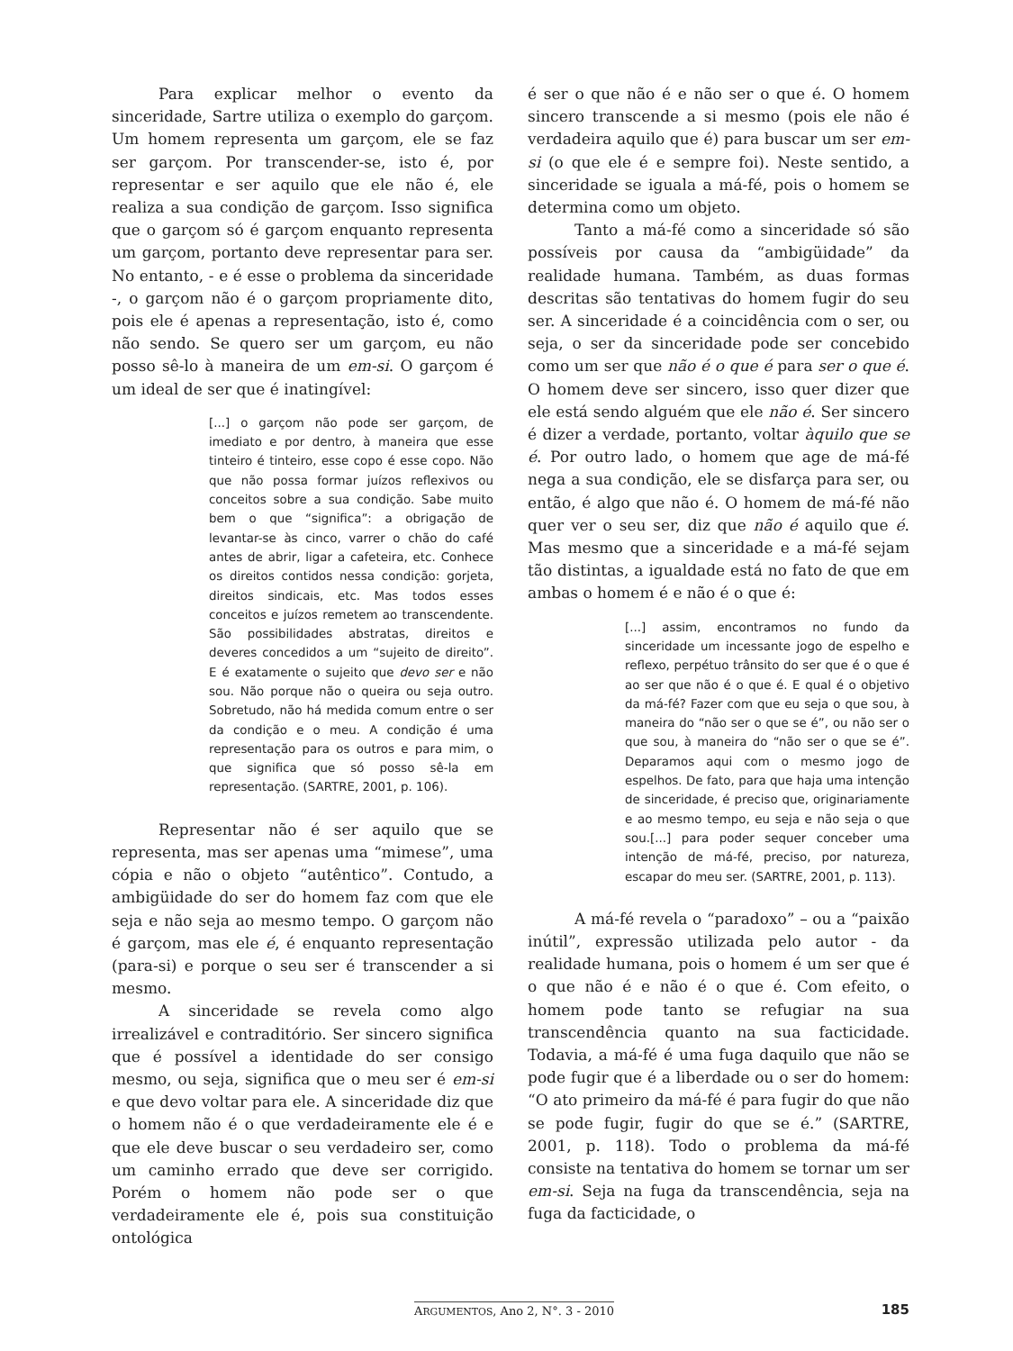Para explicar melhor o evento da sinceridade, Sartre utiliza o exemplo do garçom. Um homem representa um garçom, ele se faz ser garçom. Por transcender-se, isto é, por representar e ser aquilo que ele não é, ele realiza a sua condição de garçom. Isso significa que o garçom só é garçom enquanto representa um garçom, portanto deve representar para ser. No entanto, - e é esse o problema da sinceridade -, o garçom não é o garçom propriamente dito, pois ele é apenas a representação, isto é, como não sendo. Se quero ser um garçom, eu não posso sê-lo à maneira de um em-si. O garçom é um ideal de ser que é inatingível:
[...] o garçom não pode ser garçom, de imediato e por dentro, à maneira que esse tinteiro é tinteiro, esse copo é esse copo. Não que não possa formar juízos reflexivos ou conceitos sobre a sua condição. Sabe muito bem o que “significa”: a obrigação de levantar-se às cinco, varrer o chão do café antes de abrir, ligar a cafeteira, etc. Conhece os direitos contidos nessa condição: gorjeta, direitos sindicais, etc. Mas todos esses conceitos e juízos remetem ao transcendente. São possibilidades abstratas, direitos e deveres concedidos a um “sujeito de direito”. E é exatamente o sujeito que devo ser e não sou. Não porque não o queira ou seja outro. Sobretudo, não há medida comum entre o ser da condição e o meu. A condição é uma representação para os outros e para mim, o que significa que só posso sê-la em representação. (SARTRE, 2001, p. 106).
Representar não é ser aquilo que se representa, mas ser apenas uma “mimese”, uma cópia e não o objeto “autêntico”. Contudo, a ambigüidade do ser do homem faz com que ele seja e não seja ao mesmo tempo. O garçom não é garçom, mas ele é, é enquanto representação (para-si) e porque o seu ser é transcender a si mesmo.
A sinceridade se revela como algo irrealizável e contraditório. Ser sincero significa que é possível a identidade do ser consigo mesmo, ou seja, significa que o meu ser é em-si e que devo voltar para ele. A sinceridade diz que o homem não é o que verdadeiramente ele é e que ele deve buscar o seu verdadeiro ser, como um caminho errado que deve ser corrigido. Porém o homem não pode ser o que verdadeiramente ele é, pois sua constituição ontológica
é ser o que não é e não ser o que é. O homem sincero transcende a si mesmo (pois ele não é verdadeira aquilo que é) para buscar um ser em-si (o que ele é e sempre foi). Neste sentido, a sinceridade se iguala a má-fé, pois o homem se determina como um objeto.
Tanto a má-fé como a sinceridade só são possíveis por causa da “ambigüidade” da realidade humana. Também, as duas formas descritas são tentativas do homem fugir do seu ser. A sinceridade é a coincidência com o ser, ou seja, o ser da sinceridade pode ser concebido como um ser que não é o que é para ser o que é. O homem deve ser sincero, isso quer dizer que ele está sendo alguém que ele não é. Ser sincero é dizer a verdade, portanto, voltar àquilo que se é. Por outro lado, o homem que age de má-fé nega a sua condição, ele se disfarça para ser, ou então, é algo que não é. O homem de má-fé não quer ver o seu ser, diz que não é aquilo que é. Mas mesmo que a sinceridade e a má-fé sejam tão distintas, a igualdade está no fato de que em ambas o homem é e não é o que é:
[...] assim, encontramos no fundo da sinceridade um incessante jogo de espelho e reflexo, perpétuo trânsito do ser que é o que é ao ser que não é o que é. E qual é o objetivo da má-fé? Fazer com que eu seja o que sou, à maneira do “não ser o que se é”, ou não ser o que sou, à maneira do “não ser o que se é”. Deparamos aqui com o mesmo jogo de espelhos. De fato, para que haja uma intenção de sinceridade, é preciso que, originariamente e ao mesmo tempo, eu seja e não seja o que sou.[...] para poder sequer conceber uma intenção de má-fé, preciso, por natureza, escapar do meu ser. (SARTRE, 2001, p. 113).
A má-fé revela o “paradoxo” – ou a “paixão inútil”, expressão utilizada pelo autor - da realidade humana, pois o homem é um ser que é o que não é e não é o que é. Com efeito, o homem pode tanto se refugiar na sua transcendência quanto na sua facticidade. Todavia, a má-fé é uma fuga daquilo que não se pode fugir que é a liberdade ou o ser do homem: “O ato primeiro da má-fé é para fugir do que não se pode fugir, fugir do que se é.” (SARTRE, 2001, p. 118). Todo o problema da má-fé consiste na tentativa do homem se tornar um ser em-si. Seja na fuga da transcendência, seja na fuga da facticidade, o
ARGUMENTOS, Ano 2, N°. 3 - 2010 185